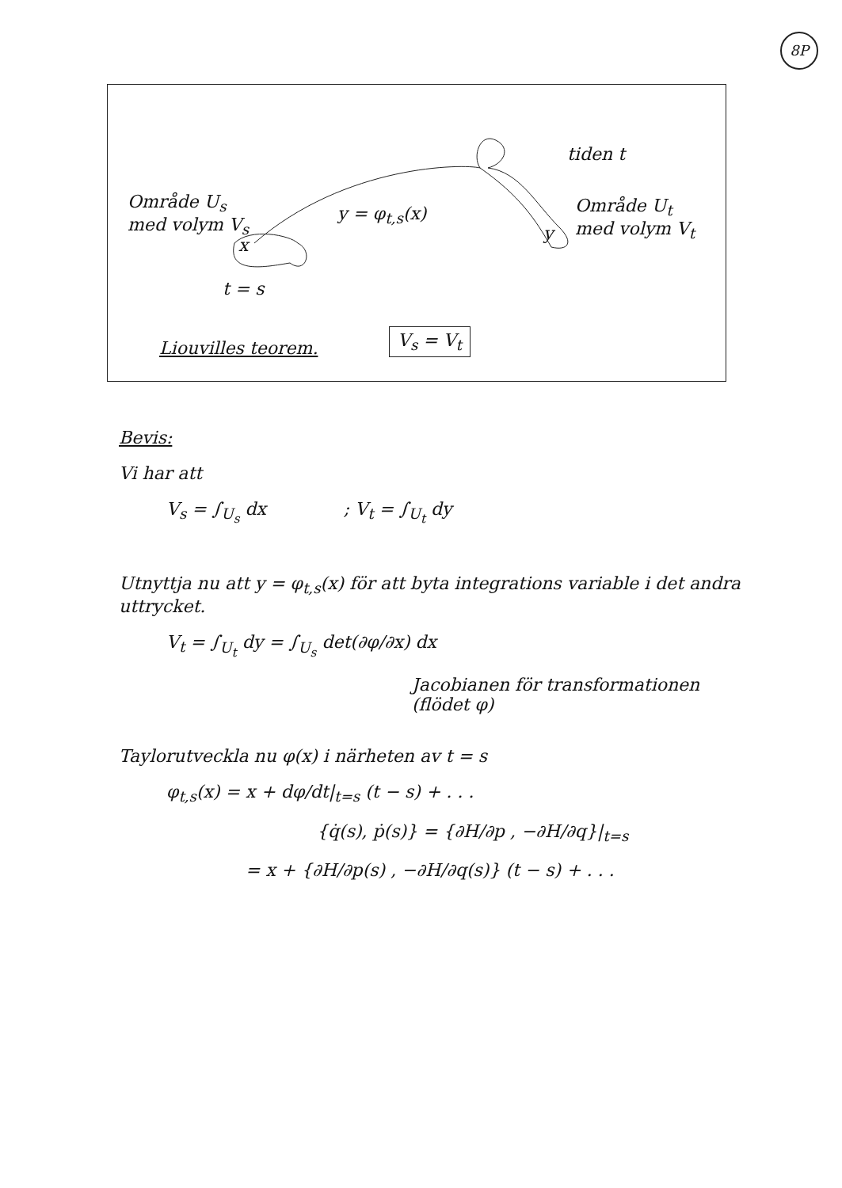8P
Område U<sub>s</sub>
med volym V<sub>s</sub>
x
t = s
y = φ<sub>t,s</sub>(x)
tiden t
Område U<sub>t</sub>
med volym V<sub>t</sub>
y
Liouvilles teorem.
V<sub>s</sub> = V<sub>t</sub>
Bevis:
Vi har att
V<sub>s</sub> = ∫<sub>U<sub>s</sub></sub> dx ; V<sub>t</sub> = ∫<sub>U<sub>t</sub></sub> dy
Utnyttja nu att y = φ<sub>t,s</sub>(x) för att byta integrations variable i det andra uttrycket.
V<sub>t</sub> = ∫<sub>U<sub>t</sub></sub> dy = ∫<sub>U<sub>s</sub></sub> det(∂φ/∂x) dx
Jacobianen för transformationen
(flödet φ)
Taylorutveckla nu φ(x) i närheten av t = s
φ<sub>t,s</sub>(x) = x + dφ/dt|<sub>t=s</sub> (t − s) + . . .
{q̇(s), ṗ(s)} = {∂H/∂p , −∂H/∂q}|<sub>t=s</sub>
= x + {∂H/∂p(s) , −∂H/∂q(s)} (t − s) + . . .